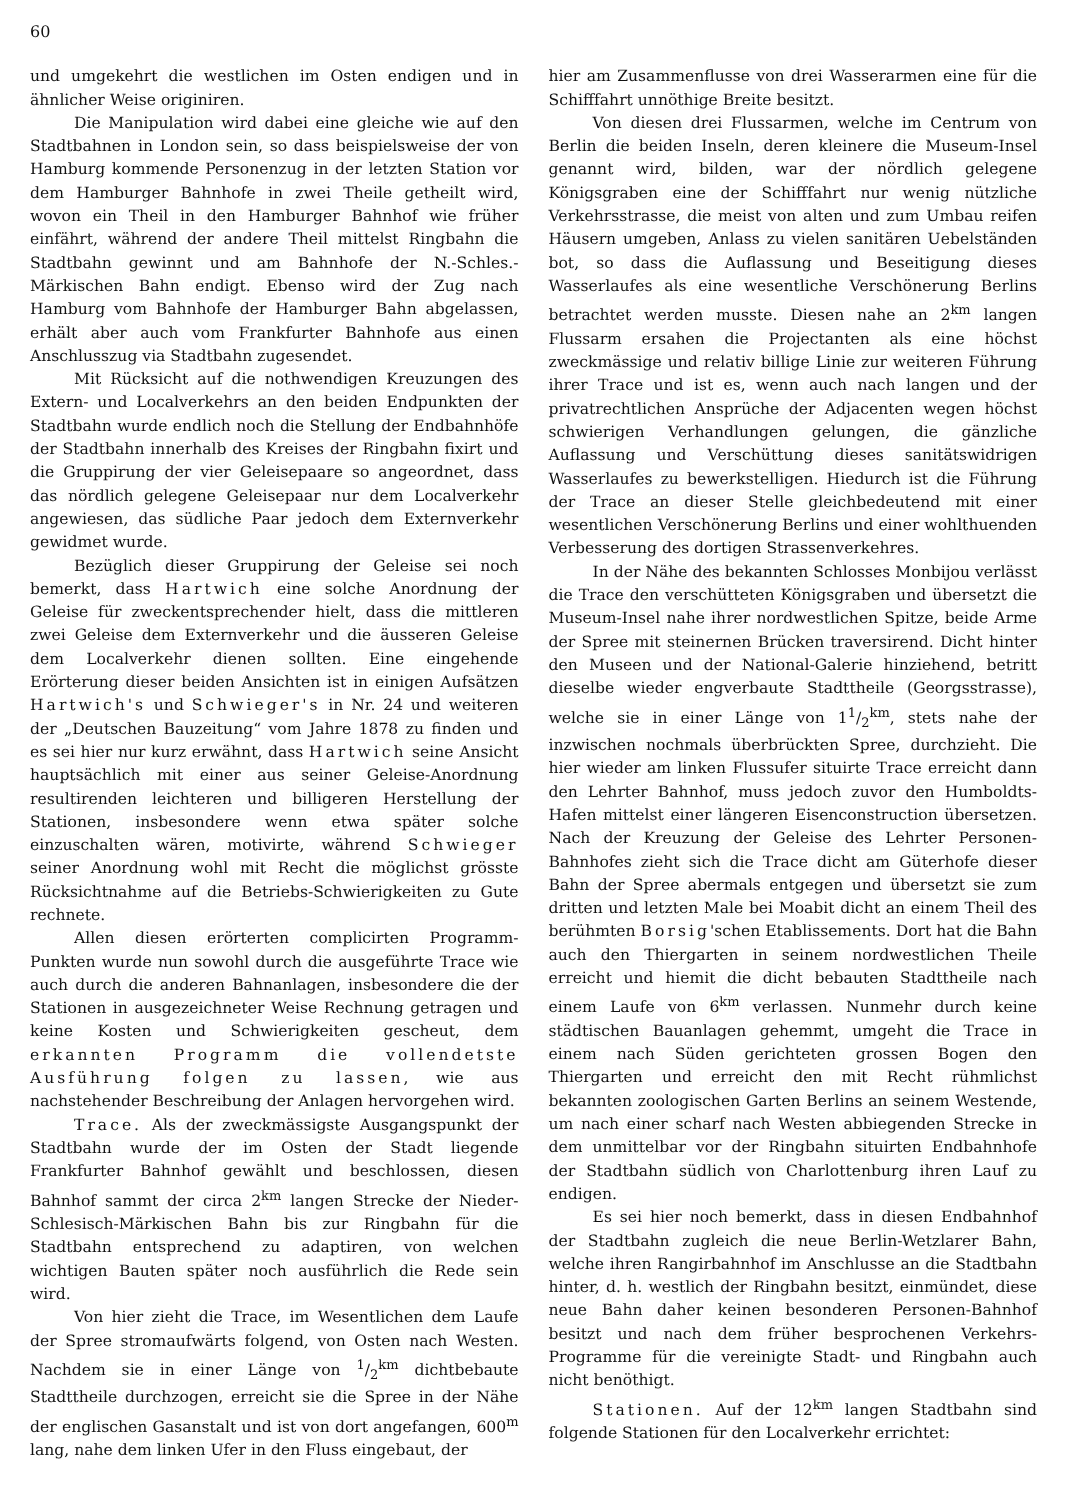60
und umgekehrt die westlichen im Osten endigen und in ähnlicher Weise originiren.
Die Manipulation wird dabei eine gleiche wie auf den Stadtbahnen in London sein, so dass beispielsweise der von Hamburg kommende Personenzug in der letzten Station vor dem Hamburger Bahnhofe in zwei Theile getheilt wird, wovon ein Theil in den Hamburger Bahnhof wie früher einfährt, während der andere Theil mittelst Ringbahn die Stadtbahn gewinnt und am Bahnhofe der N.-Schles.-Märkischen Bahn endigt. Ebenso wird der Zug nach Hamburg vom Bahnhofe der Hamburger Bahn abgelassen, erhält aber auch vom Frankfurter Bahnhofe aus einen Anschlusszug via Stadtbahn zugesendet.
Mit Rücksicht auf die nothwendigen Kreuzungen des Extern- und Localverkehrs an den beiden Endpunkten der Stadtbahn wurde endlich noch die Stellung der Endbahnhöfe der Stadtbahn innerhalb des Kreises der Ringbahn fixirt und die Gruppirung der vier Geleisepaare so angeordnet, dass das nördlich gelegene Geleisepaar nur dem Localverkehr angewiesen, das südliche Paar jedoch dem Externverkehr gewidmet wurde.
Bezüglich dieser Gruppirung der Geleise sei noch bemerkt, dass Hartwich eine solche Anordnung der Geleise für zweckentsprechender hielt, dass die mittleren zwei Geleise dem Externverkehr und die äusseren Geleise dem Localverkehr dienen sollten. Eine eingehende Erörterung dieser beiden Ansichten ist in einigen Aufsätzen Hartwich's und Schwieger's in Nr. 24 und weiteren der „Deutschen Bauzeitung“ vom Jahre 1878 zu finden und es sei hier nur kurz erwähnt, dass Hartwich seine Ansicht hauptsächlich mit einer aus seiner Geleise-Anordnung resultirenden leichteren und billigeren Herstellung der Stationen, insbesondere wenn etwa später solche einzuschalten wären, motivirte, während Schwieger seiner Anordnung wohl mit Recht die möglichst grösste Rücksichtnahme auf die Betriebs-Schwierigkeiten zu Gute rechnete.
Allen diesen erörterten complicirten Programm-Punkten wurde nun sowohl durch die ausgeführte Trace wie auch durch die anderen Bahnanlagen, insbesondere die der Stationen in ausgezeichneter Weise Rechnung getragen und keine Kosten und Schwierigkeiten gescheut, dem erkannten Programm die vollendetste Ausführung folgen zu lassen, wie aus nachstehender Beschreibung der Anlagen hervorgehen wird.
Trace. Als der zweckmässigste Ausgangspunkt der Stadtbahn wurde der im Osten der Stadt liegende Frankfurter Bahnhof gewählt und beschlossen, diesen Bahnhof sammt der circa 2<sup>km</sup> langen Strecke der Nieder-Schlesisch-Märkischen Bahn bis zur Ringbahn für die Stadtbahn entsprechend zu adaptiren, von welchen wichtigen Bauten später noch ausführlich die Rede sein wird.
Von hier zieht die Trace, im Wesentlichen dem Laufe der Spree stromaufwärts folgend, von Osten nach Westen. Nachdem sie in einer Länge von 1/2<sup>km</sup> dichtbebaute Stadttheile durchzogen, erreicht sie die Spree in der Nähe der englischen Gasanstalt und ist von dort angefangen, 600<sup>m</sup> lang, nahe dem linken Ufer in den Fluss eingebaut, der
hier am Zusammenflusse von drei Wasserarmen eine für die Schifffahrt unnöthige Breite besitzt.
Von diesen drei Flussarmen, welche im Centrum von Berlin die beiden Inseln, deren kleinere die Museum-Insel genannt wird, bilden, war der nördlich gelegene Königsgraben eine der Schifffahrt nur wenig nützliche Verkehrsstrasse, die meist von alten und zum Umbau reifen Häusern umgeben, Anlass zu vielen sanitären Uebelständen bot, so dass die Auflassung und Beseitigung dieses Wasserlaufes als eine wesentliche Verschönerung Berlins betrachtet werden musste. Diesen nahe an 2<sup>km</sup> langen Flussarm ersahen die Projectanten als eine höchst zweckmässige und relativ billige Linie zur weiteren Führung ihrer Trace und ist es, wenn auch nach langen und der privatrechtlichen Ansprüche der Adjacenten wegen höchst schwierigen Verhandlungen gelungen, die gänzliche Auflassung und Verschüttung dieses sanitätswidrigen Wasserlaufes zu bewerkstelligen. Hiedurch ist die Führung der Trace an dieser Stelle gleichbedeutend mit einer wesentlichen Verschönerung Berlins und einer wohlthuenden Verbesserung des dortigen Strassenverkehres.
In der Nähe des bekannten Schlosses Monbijou verlässt die Trace den verschütteten Königsgraben und übersetzt die Museum-Insel nahe ihrer nordwestlichen Spitze, beide Arme der Spree mit steinernen Brücken traversirend. Dicht hinter den Museen und der National-Galerie hinziehend, betritt dieselbe wieder engverbaute Stadttheile (Georgsstrasse), welche sie in einer Länge von 11/2<sup>km</sup>, stets nahe der inzwischen nochmals überbrückten Spree, durchzieht. Die hier wieder am linken Flussufer situirte Trace erreicht dann den Lehrter Bahnhof, muss jedoch zuvor den Humboldts-Hafen mittelst einer längeren Eisenconstruction übersetzen. Nach der Kreuzung der Geleise des Lehrter Personen-Bahnhofes zieht sich die Trace dicht am Güterhofe dieser Bahn der Spree abermals entgegen und übersetzt sie zum dritten und letzten Male bei Moabit dicht an einem Theil des berühmten Borsig'schen Etablissements. Dort hat die Bahn auch den Thiergarten in seinem nordwestlichen Theile erreicht und hiemit die dicht bebauten Stadttheile nach einem Laufe von 6<sup>km</sup> verlassen. Nunmehr durch keine städtischen Bauanlagen gehemmt, umgeht die Trace in einem nach Süden gerichteten grossen Bogen den Thiergarten und erreicht den mit Recht rühmlichst bekannten zoologischen Garten Berlins an seinem Westende, um nach einer scharf nach Westen abbiegenden Strecke in dem unmittelbar vor der Ringbahn situirten Endbahnhofe der Stadtbahn südlich von Charlottenburg ihren Lauf zu endigen.
Es sei hier noch bemerkt, dass in diesen Endbahnhof der Stadtbahn zugleich die neue Berlin-Wetzlarer Bahn, welche ihren Rangirbahnhof im Anschlusse an die Stadtbahn hinter, d. h. westlich der Ringbahn besitzt, einmündet, diese neue Bahn daher keinen besonderen Personen-Bahnhof besitzt und nach dem früher besprochenen Verkehrs-Programme für die vereinigte Stadt- und Ringbahn auch nicht benöthigt.
Stationen. Auf der 12<sup>km</sup> langen Stadtbahn sind folgende Stationen für den Localverkehr errichtet: